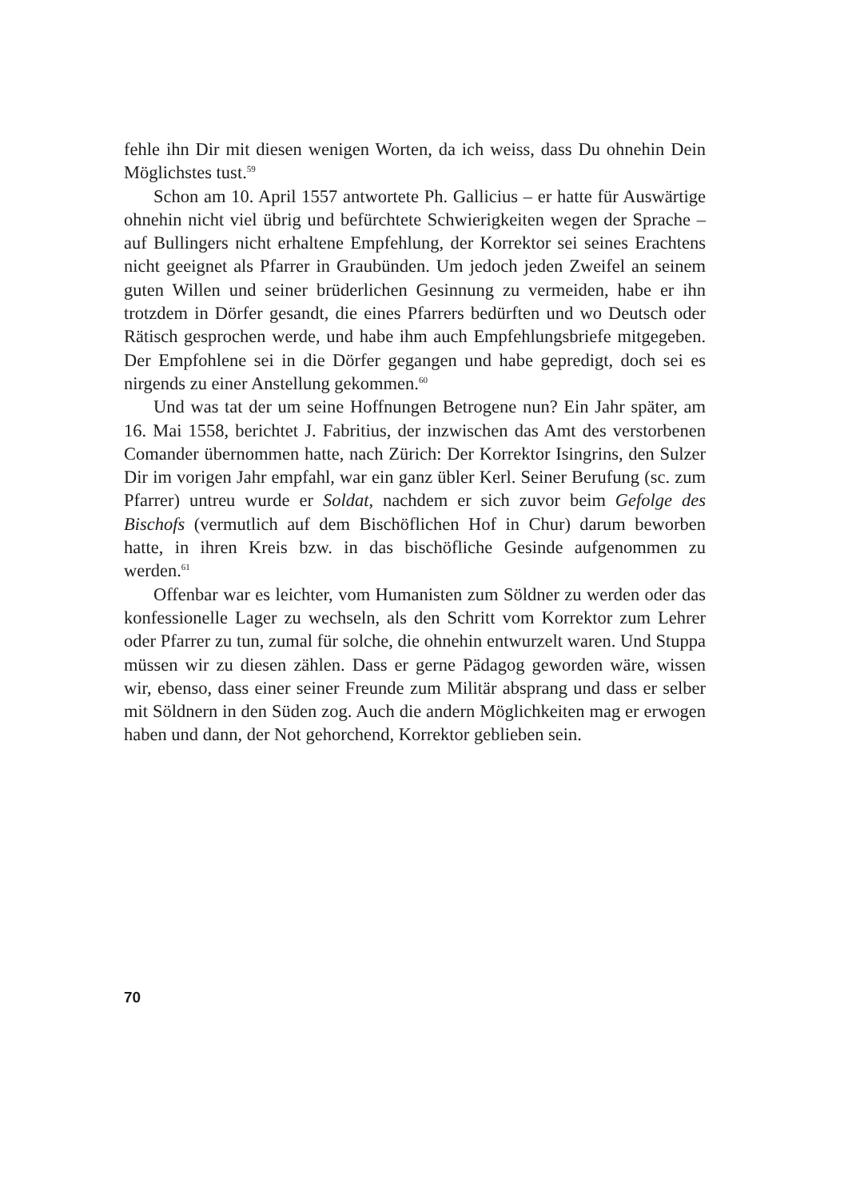fehle ihn Dir mit diesen wenigen Worten, da ich weiss, dass Du ohnehin Dein Möglichstes tust.<sup>59</sup>
Schon am 10. April 1557 antwortete Ph. Gallicius – er hatte für Auswärtige ohnehin nicht viel übrig und befürchtete Schwierigkeiten wegen der Sprache – auf Bullingers nicht erhaltene Empfehlung, der Korrektor sei seines Erachtens nicht geeignet als Pfarrer in Graubünden. Um jedoch jeden Zweifel an seinem guten Willen und seiner brüderlichen Gesinnung zu vermeiden, habe er ihn trotzdem in Dörfer gesandt, die eines Pfarrers bedürften und wo Deutsch oder Rätisch gesprochen werde, und habe ihm auch Empfehlungsbriefe mitgegeben. Der Empfohlene sei in die Dörfer gegangen und habe gepredigt, doch sei es nirgends zu einer Anstellung gekommen.<sup>60</sup>
Und was tat der um seine Hoffnungen Betrogene nun? Ein Jahr später, am 16. Mai 1558, berichtet J. Fabritius, der inzwischen das Amt des verstorbenen Comander übernommen hatte, nach Zürich: Der Korrektor Isingrins, den Sulzer Dir im vorigen Jahr empfahl, war ein ganz übler Kerl. Seiner Berufung (sc. zum Pfarrer) untreu wurde er Soldat, nachdem er sich zuvor beim Gefolge des Bischofs (vermutlich auf dem Bischöflichen Hof in Chur) darum beworben hatte, in ihren Kreis bzw. in das bischöfliche Gesinde aufgenommen zu werden.<sup>61</sup>
Offenbar war es leichter, vom Humanisten zum Söldner zu werden oder das konfessionelle Lager zu wechseln, als den Schritt vom Korrektor zum Lehrer oder Pfarrer zu tun, zumal für solche, die ohnehin entwurzelt waren. Und Stuppa müssen wir zu diesen zählen. Dass er gerne Pädagog geworden wäre, wissen wir, ebenso, dass einer seiner Freunde zum Militär absprang und dass er selber mit Söldnern in den Süden zog. Auch die andern Möglichkeiten mag er erwogen haben und dann, der Not gehorchend, Korrektor geblieben sein.
70